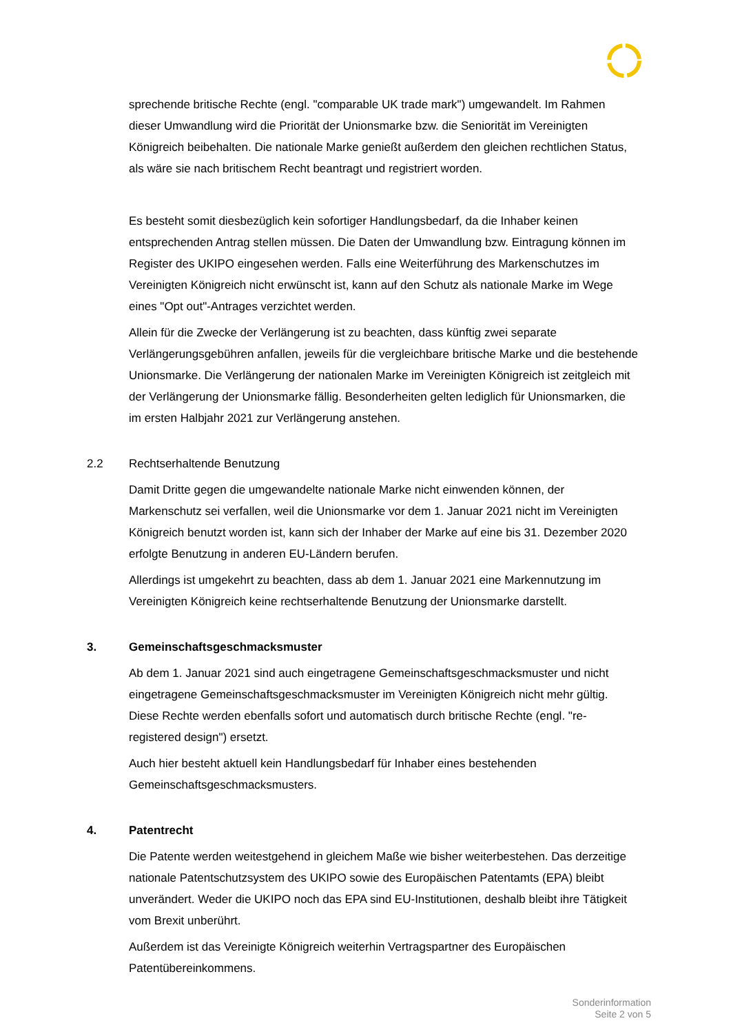sprechende britische Rechte (engl. "comparable UK trade mark") umgewandelt. Im Rahmen dieser Umwandlung wird die Priorität der Unionsmarke bzw. die Seniorität im Vereinigten Königreich beibehalten. Die nationale Marke genießt außerdem den gleichen rechtlichen Status, als wäre sie nach britischem Recht beantragt und registriert worden.
Es besteht somit diesbezüglich kein sofortiger Handlungsbedarf, da die Inhaber keinen entsprechenden Antrag stellen müssen. Die Daten der Umwandlung bzw. Eintragung können im Register des UKIPO eingesehen werden. Falls eine Weiterführung des Markenschutzes im Vereinigten Königreich nicht erwünscht ist, kann auf den Schutz als nationale Marke im Wege eines "Opt out"-Antrages verzichtet werden.
Allein für die Zwecke der Verlängerung ist zu beachten, dass künftig zwei separate Verlängerungsgebühren anfallen, jeweils für die vergleichbare britische Marke und die bestehende Unionsmarke. Die Verlängerung der nationalen Marke im Vereinigten Königreich ist zeitgleich mit der Verlängerung der Unionsmarke fällig. Besonderheiten gelten lediglich für Unionsmarken, die im ersten Halbjahr 2021 zur Verlängerung anstehen.
2.2 Rechtserhaltende Benutzung
Damit Dritte gegen die umgewandelte nationale Marke nicht einwenden können, der Markenschutz sei verfallen, weil die Unionsmarke vor dem 1. Januar 2021 nicht im Vereinigten Königreich benutzt worden ist, kann sich der Inhaber der Marke auf eine bis 31. Dezember 2020 erfolgte Benutzung in anderen EU-Ländern berufen.
Allerdings ist umgekehrt zu beachten, dass ab dem 1. Januar 2021 eine Markennutzung im Vereinigten Königreich keine rechtserhaltende Benutzung der Unionsmarke darstellt.
3. Gemeinschaftsgeschmacksmuster
Ab dem 1. Januar 2021 sind auch eingetragene Gemeinschaftsgeschmacksmuster und nicht eingetragene Gemeinschaftsgeschmacksmuster im Vereinigten Königreich nicht mehr gültig. Diese Rechte werden ebenfalls sofort und automatisch durch britische Rechte (engl. "re-registered design") ersetzt.
Auch hier besteht aktuell kein Handlungsbedarf für Inhaber eines bestehenden Gemeinschaftsgeschmacksmusters.
4. Patentrecht
Die Patente werden weitestgehend in gleichem Maße wie bisher weiterbestehen. Das derzeitige nationale Patentschutzsystem des UKIPO sowie des Europäischen Patentamts (EPA) bleibt unverändert. Weder die UKIPO noch das EPA sind EU-Institutionen, deshalb bleibt ihre Tätigkeit vom Brexit unberührt.
Außerdem ist das Vereinigte Königreich weiterhin Vertragspartner des Europäischen Patentübereinkommens.
Sonderinformation
Seite 2 von 5